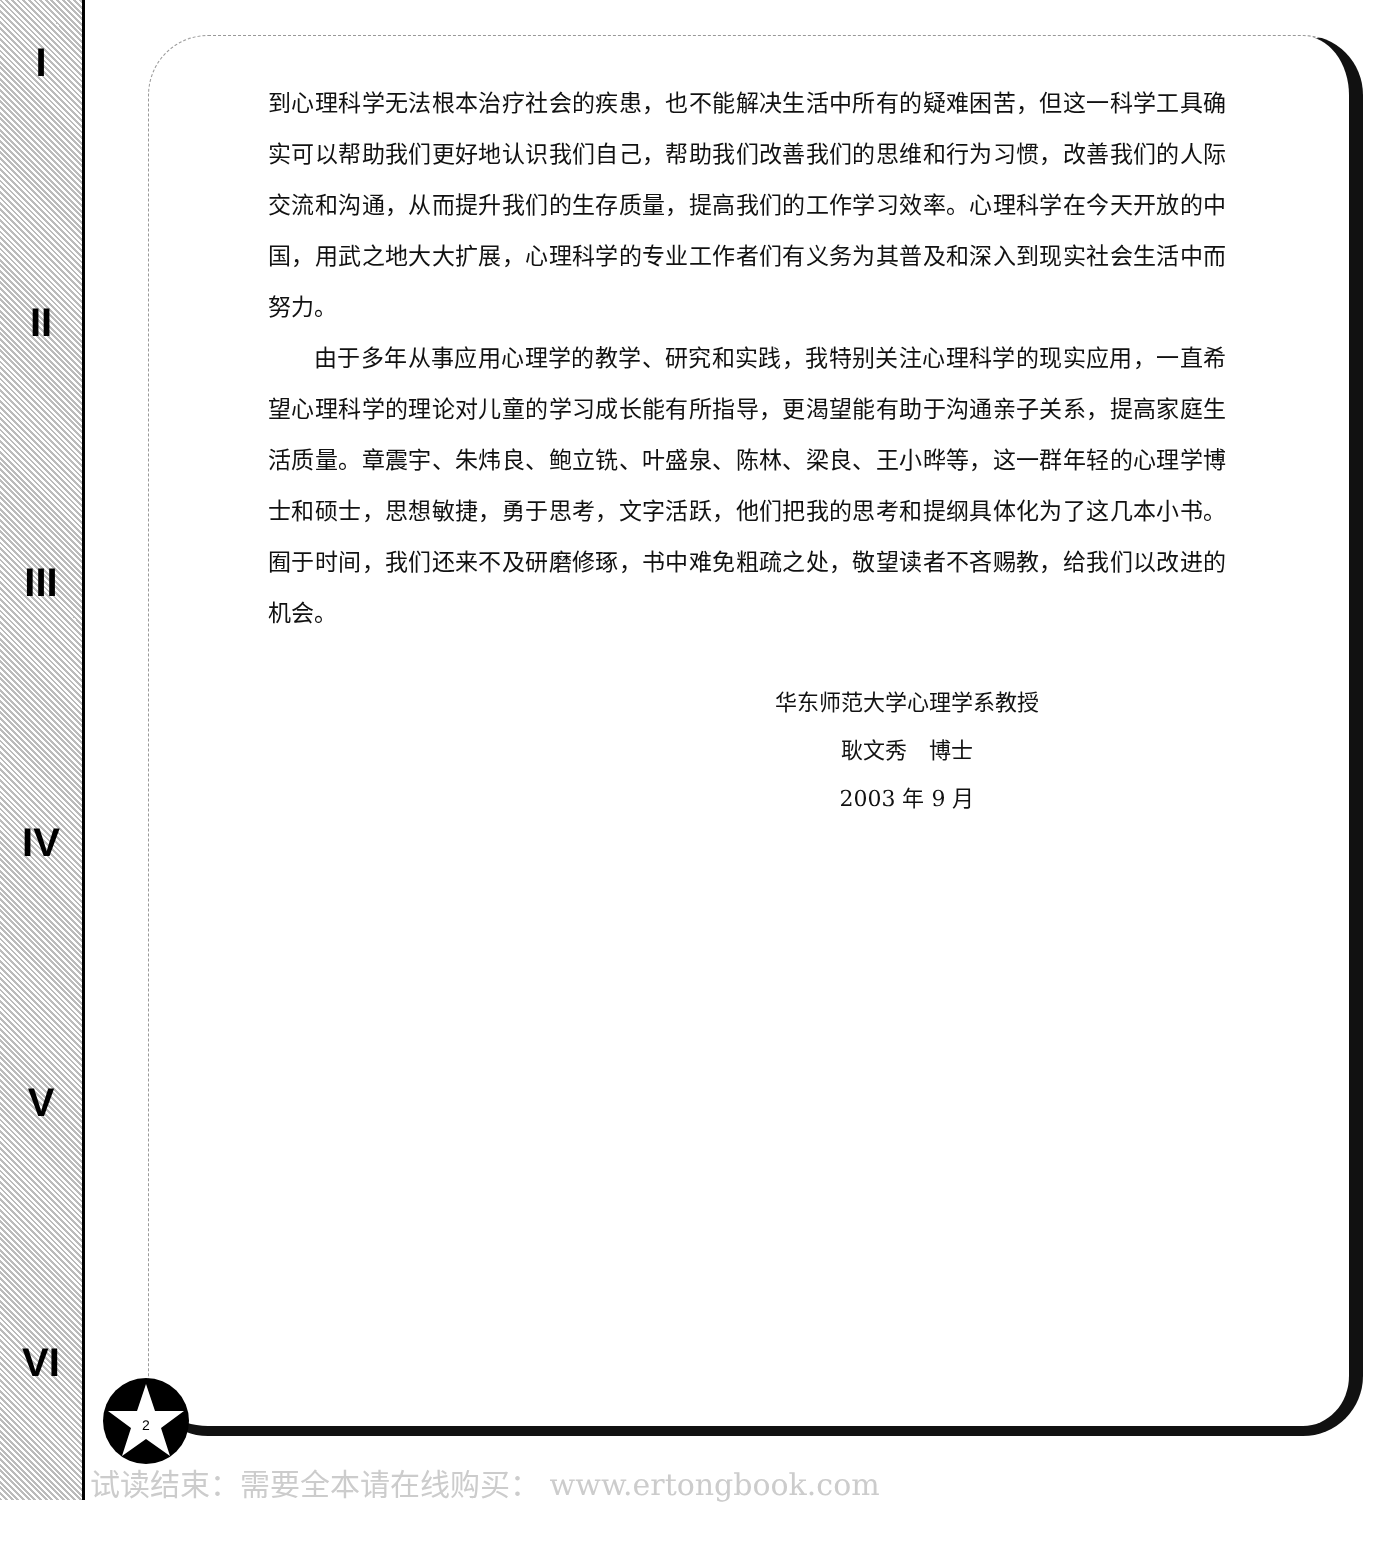I
II
III
IV
V
VI
到心理科学无法根本治疗社会的疾患，也不能解决生活中所有的疑难困苦，但这一科学工具确实可以帮助我们更好地认识我们自己，帮助我们改善我们的思维和行为习惯，改善我们的人际交流和沟通，从而提升我们的生存质量，提高我们的工作学习效率。心理科学在今天开放的中国，用武之地大大扩展，心理科学的专业工作者们有义务为其普及和深入到现实社会生活中而努力。
由于多年从事应用心理学的教学、研究和实践，我特别关注心理科学的现实应用，一直希望心理科学的理论对儿童的学习成长能有所指导，更渴望能有助于沟通亲子关系，提高家庭生活质量。章震宇、朱炜良、鲍立铣、叶盛泉、陈林、梁良、王小晔等，这一群年轻的心理学博士和硕士，思想敏捷，勇于思考，文字活跃，他们把我的思考和提纲具体化为了这几本小书。囿于时间，我们还来不及研磨修琢，书中难免粗疏之处，敬望读者不吝赐教，给我们以改进的机会。
华东师范大学心理学系教授
耿文秀　博士
2003 年 9 月
2
试读结束：需要全本请在线购买： www.ertongbook.com